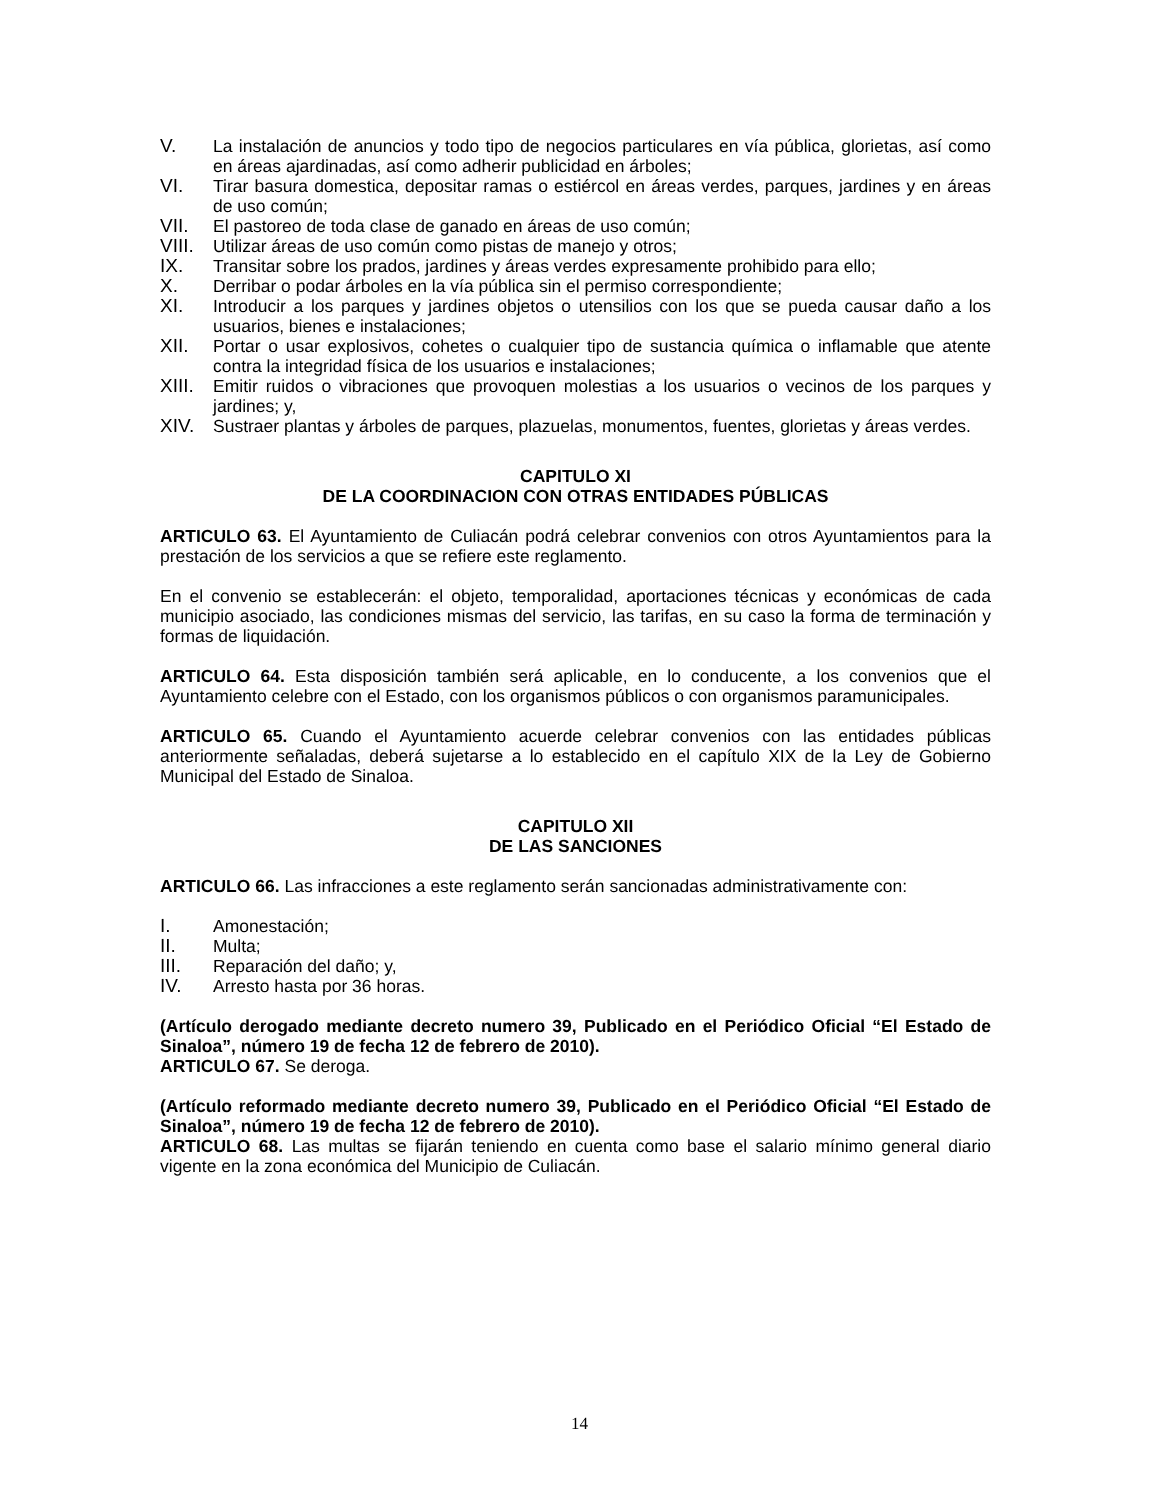V. La instalación de anuncios y todo tipo de negocios particulares en vía pública, glorietas, así como en áreas ajardinadas, así como adherir publicidad en árboles;
VI. Tirar basura domestica, depositar ramas o estiércol en áreas verdes, parques, jardines y en áreas de uso común;
VII. El pastoreo de toda clase de ganado en áreas de uso común;
VIII. Utilizar áreas de uso común como pistas de manejo y otros;
IX. Transitar sobre los prados, jardines y áreas verdes expresamente prohibido para ello;
X. Derribar o podar árboles en la vía pública sin el permiso correspondiente;
XI. Introducir a los parques y jardines objetos o utensilios con los que se pueda causar daño a los usuarios, bienes e instalaciones;
XII. Portar o usar explosivos, cohetes o cualquier tipo de sustancia química o inflamable que atente contra la integridad física de los usuarios e instalaciones;
XIII. Emitir ruidos o vibraciones que provoquen molestias a los usuarios o vecinos de los parques y jardines; y,
XIV. Sustraer plantas y árboles de parques, plazuelas, monumentos, fuentes, glorietas y áreas verdes.
CAPITULO XI
DE LA COORDINACION CON OTRAS ENTIDADES PÚBLICAS
ARTICULO 63. El Ayuntamiento de Culiacán podrá celebrar convenios con otros Ayuntamientos para la prestación de los servicios a que se refiere este reglamento.
En el convenio se establecerán: el objeto, temporalidad, aportaciones técnicas y económicas de cada municipio asociado, las condiciones mismas del servicio, las tarifas, en su caso la forma de terminación y formas de liquidación.
ARTICULO 64. Esta disposición también será aplicable, en lo conducente, a los convenios que el Ayuntamiento celebre con el Estado, con los organismos públicos o con organismos paramunicipales.
ARTICULO 65. Cuando el Ayuntamiento acuerde celebrar convenios con las entidades públicas anteriormente señaladas, deberá sujetarse a lo establecido en el capítulo XIX de la Ley de Gobierno Municipal del Estado de Sinaloa.
CAPITULO XII
DE LAS SANCIONES
ARTICULO 66. Las infracciones a este reglamento serán sancionadas administrativamente con:
I. Amonestación;
II. Multa;
III. Reparación del daño; y,
IV. Arresto hasta por 36 horas.
(Artículo derogado mediante decreto numero 39, Publicado en el Periódico Oficial “El Estado de Sinaloa”, número 19 de fecha 12 de febrero de 2010).
ARTICULO 67. Se deroga.
(Artículo reformado mediante decreto numero 39, Publicado en el Periódico Oficial “El Estado de Sinaloa”, número 19 de fecha 12 de febrero de 2010).
ARTICULO 68. Las multas se fijarán teniendo en cuenta como base el salario mínimo general diario vigente en la zona económica del Municipio de Culiacán.
14